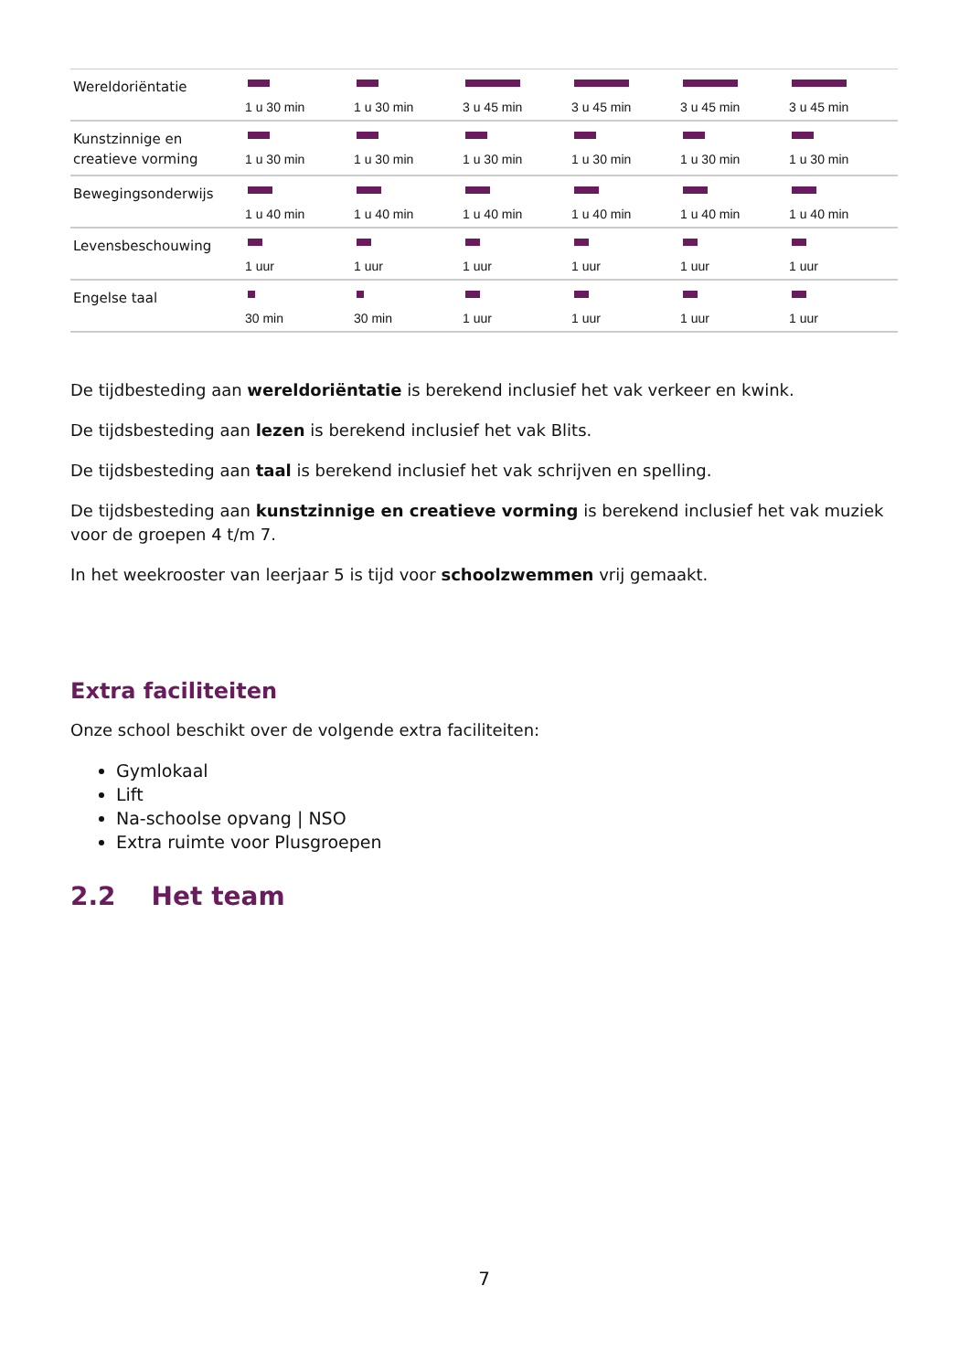| Wereldoriëntatie | 1 u 30 min | 1 u 30 min | 3 u 45 min | 3 u 45 min | 3 u 45 min | 3 u 45 min |
| Kunstzinnige en creatieve vorming | 1 u 30 min | 1 u 30 min | 1 u 30 min | 1 u 30 min | 1 u 30 min | 1 u 30 min |
| Bewegingsonderwijs | 1 u 40 min | 1 u 40 min | 1 u 40 min | 1 u 40 min | 1 u 40 min | 1 u 40 min |
| Levensbeschouwing | 1 uur | 1 uur | 1 uur | 1 uur | 1 uur | 1 uur |
| Engelse taal | 30 min | 30 min | 1 uur | 1 uur | 1 uur | 1 uur |
De tijdbesteding aan wereldoriëntatie is berekend inclusief het vak verkeer en kwink.
De tijdsbesteding aan lezen is berekend inclusief het vak Blits.
De tijdsbesteding aan taal is berekend inclusief het vak schrijven en spelling.
De tijdsbesteding aan kunstzinnige en creatieve vorming is berekend inclusief het vak muziek voor de groepen 4 t/m 7.
In het weekrooster van leerjaar 5 is tijd voor schoolzwemmen vrij gemaakt.
Extra faciliteiten
Onze school beschikt over de volgende extra faciliteiten:
Gymlokaal
Lift
Na-schoolse opvang | NSO
Extra ruimte voor Plusgroepen
2.2 Het team
7